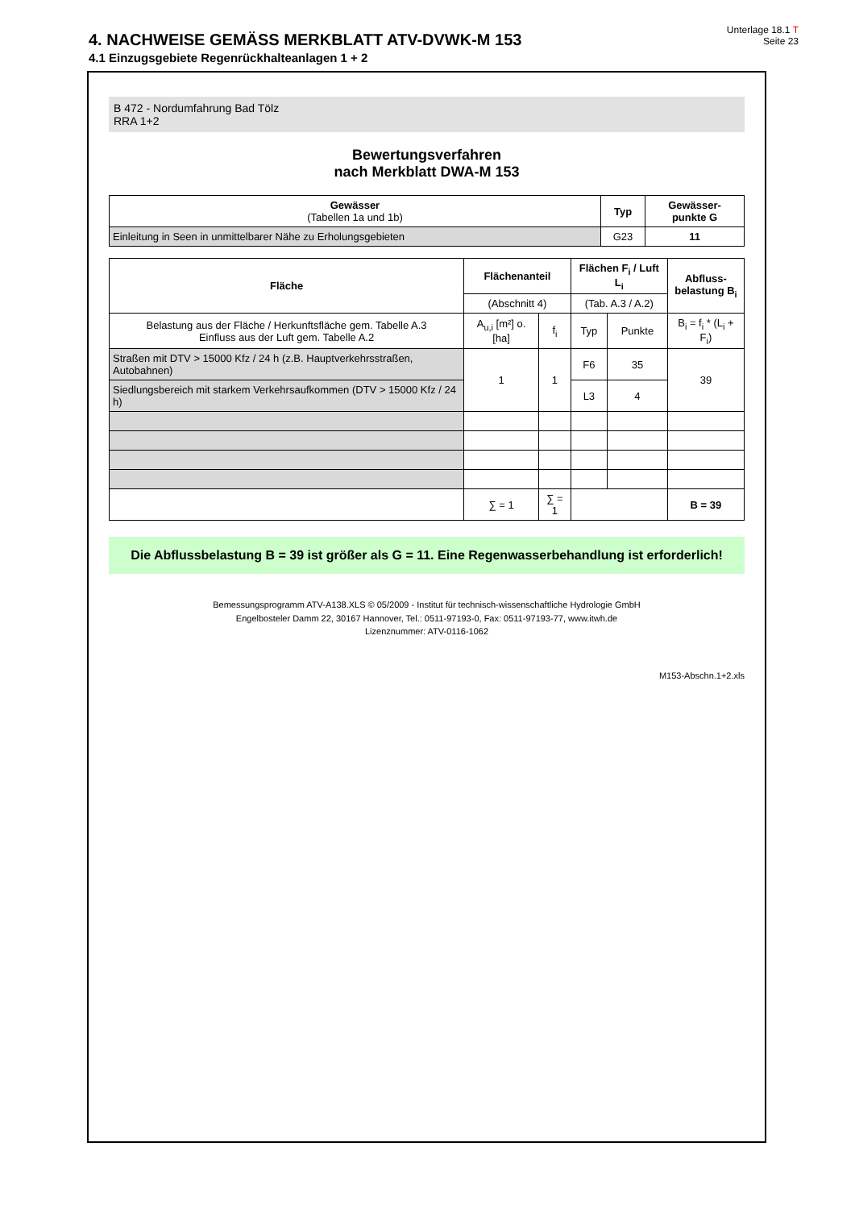4. NACHWEISE GEMÄSS MERKBLATT ATV-DVWK-M 153
4.1 Einzugsgebiete Regenrückhalteanlagen 1 + 2
Unterlage 18.1 T
Seite 23
B 472 - Nordumfahrung Bad Tölz
RRA 1+2
Bewertungsverfahren
nach Merkblatt DWA-M 153
| Gewässer (Tabellen 1a und 1b) | Typ | Gewässer- punkte G |
| --- | --- | --- |
| Einleitung in Seen in unmittelbarer Nähe zu Erholungsgebieten | G23 | 11 |
| Fläche | Flächenanteil | | Flächen F<sub>i</sub> / Luft L<sub>i</sub> | | Abfluss- belastung B<sub>i</sub> |
| --- | --- | --- | --- | --- | --- |
| | (Abschnitt 4) | | (Tab. A.3 / A.2) | | |
| Belastung aus der Fläche / Herkunftsfläche gem. Tabelle A.3 Einfluss aus der Luft gem. Tabelle A.2 | A<sub>u,i</sub> [m²] o. [ha] | f<sub>i</sub> | Typ | Punkte | B<sub>i</sub> = f<sub>i</sub> * (L<sub>i</sub> + F<sub>i</sub>) |
| Straßen mit DTV > 15000 Kfz / 24 h (z.B. Hauptverkehrsstraßen, Autobahnen) | 1 | 1 | F6 | 35 | 39 |
| Siedlungsbereich mit starkem Verkehrsaufkommen (DTV > 15000 Kfz / 24 h) | | | L3 | 4 | |
| | ∑ = 1 | ∑ = 1 | | | B = 39 |
Die Abflussbelastung B = 39 ist größer als G = 11. Eine Regenwasserbehandlung ist erforderlich!
Bemessungsprogramm ATV-A138.XLS © 05/2009 - Institut für technisch-wissenschaftliche Hydrologie GmbH
Engelbosteler Damm 22, 30167 Hannover, Tel.: 0511-97193-0, Fax: 0511-97193-77, www.itwh.de
Lizenznummer: ATV-0116-1062
M153-Abschn.1+2.xls